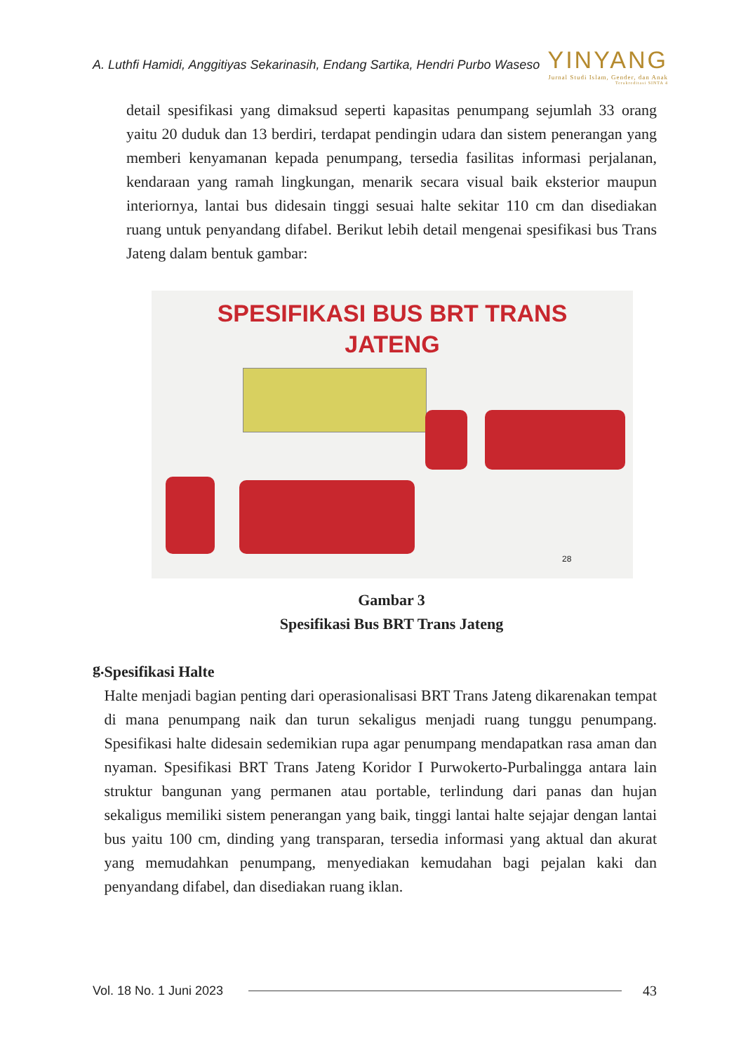A. Luthfi Hamidi, Anggitiyas Sekarinasih, Endang Sartika, Hendri Purbo Waseso
YINYANG
Jurnal Studi Islam, Gender, dan Anak
Terakreditasi SINTA 4
detail spesifikasi yang dimaksud seperti kapasitas penumpang sejumlah 33 orang yaitu 20 duduk dan 13 berdiri, terdapat pendingin udara dan sistem penerangan yang memberi kenyamanan kepada penumpang, tersedia fasilitas informasi perjalanan, kendaraan yang ramah lingkungan, menarik secara visual baik eksterior maupun interiornya, lantai bus didesain tinggi sesuai halte sekitar 110 cm dan disediakan ruang untuk penyandang difabel. Berikut lebih detail mengenai spesifikasi bus Trans Jateng dalam bentuk gambar:
SPESIFIKASI BUS BRT TRANS
JATENG
28
Gambar 3
Spesifikasi Bus BRT Trans Jateng
g.
Spesifikasi Halte
Halte menjadi bagian penting dari operasionalisasi BRT Trans Jateng dikarenakan tempat di mana penumpang naik dan turun sekaligus menjadi ruang tunggu penumpang. Spesifikasi halte didesain sedemikian rupa agar penumpang mendapatkan rasa aman dan nyaman. Spesifikasi BRT Trans Jateng Koridor I Purwokerto-Purbalingga antara lain struktur bangunan yang permanen atau portable, terlindung dari panas dan hujan sekaligus memiliki sistem penerangan yang baik, tinggi lantai halte sejajar dengan lantai bus yaitu 100 cm, dinding yang transparan, tersedia informasi yang aktual dan akurat yang memudahkan penumpang, menyediakan kemudahan bagi pejalan kaki dan penyandang difabel, dan disediakan ruang iklan.
Vol. 18 No. 1 Juni 2023 43